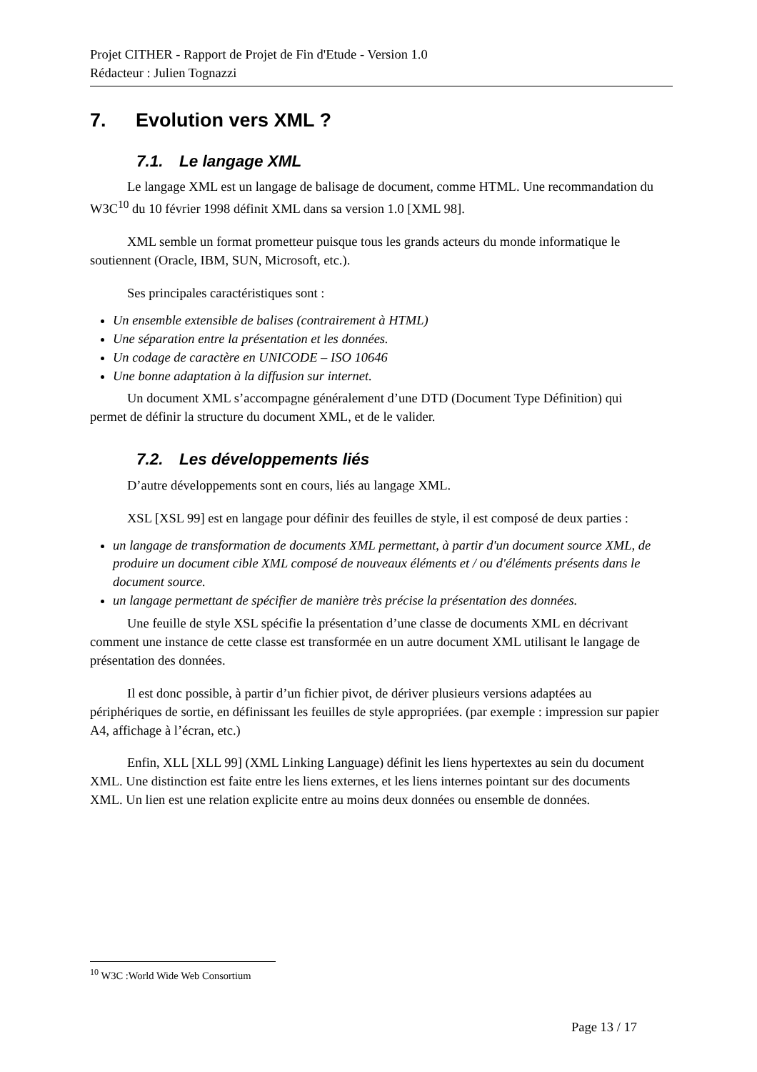Projet CITHER - Rapport de Projet de Fin d'Etude - Version 1.0
Rédacteur : Julien Tognazzi
7. Evolution vers XML ?
7.1. Le langage XML
Le langage XML est un langage de balisage de document, comme HTML. Une recommandation du W3C<sup>10</sup> du 10 février 1998 définit XML dans sa version 1.0 [XML 98].
XML semble un format prometteur puisque tous les grands acteurs du monde informatique le soutiennent (Oracle, IBM, SUN, Microsoft, etc.).
Ses principales caractéristiques sont :
Un ensemble extensible de balises (contrairement à HTML)
Une séparation entre la présentation et les données.
Un codage de caractère en UNICODE – ISO 10646
Une bonne adaptation à la diffusion sur internet.
Un document XML s’accompagne généralement d’une DTD (Document Type Définition) qui permet de définir la structure du document XML, et de le valider.
7.2. Les développements liés
D’autre développements sont en cours, liés au langage XML.
XSL [XSL 99] est en langage pour définir des feuilles de style, il est composé de deux parties :
un langage de transformation de documents XML permettant, à partir d'un document source XML, de produire un document cible XML composé de nouveaux éléments et / ou d'éléments présents dans le document source.
un langage permettant de spécifier de manière très précise la présentation des données.
Une feuille de style XSL spécifie la présentation d’une classe de documents XML en décrivant comment une instance de cette classe est transformée en un autre document XML utilisant le langage de présentation des données.
Il est donc possible, à partir d’un fichier pivot, de dériver plusieurs versions adaptées au périphériques de sortie, en définissant les feuilles de style appropriées. (par exemple : impression sur papier A4, affichage à l’écran, etc.)
Enfin, XLL [XLL 99] (XML Linking Language) définit les liens hypertextes au sein du document XML. Une distinction est faite entre les liens externes, et les liens internes pointant sur des documents XML. Un lien est une relation explicite entre au moins deux données ou ensemble de données.
<sup>10</sup> W3C :World Wide Web Consortium
Page 13 / 17